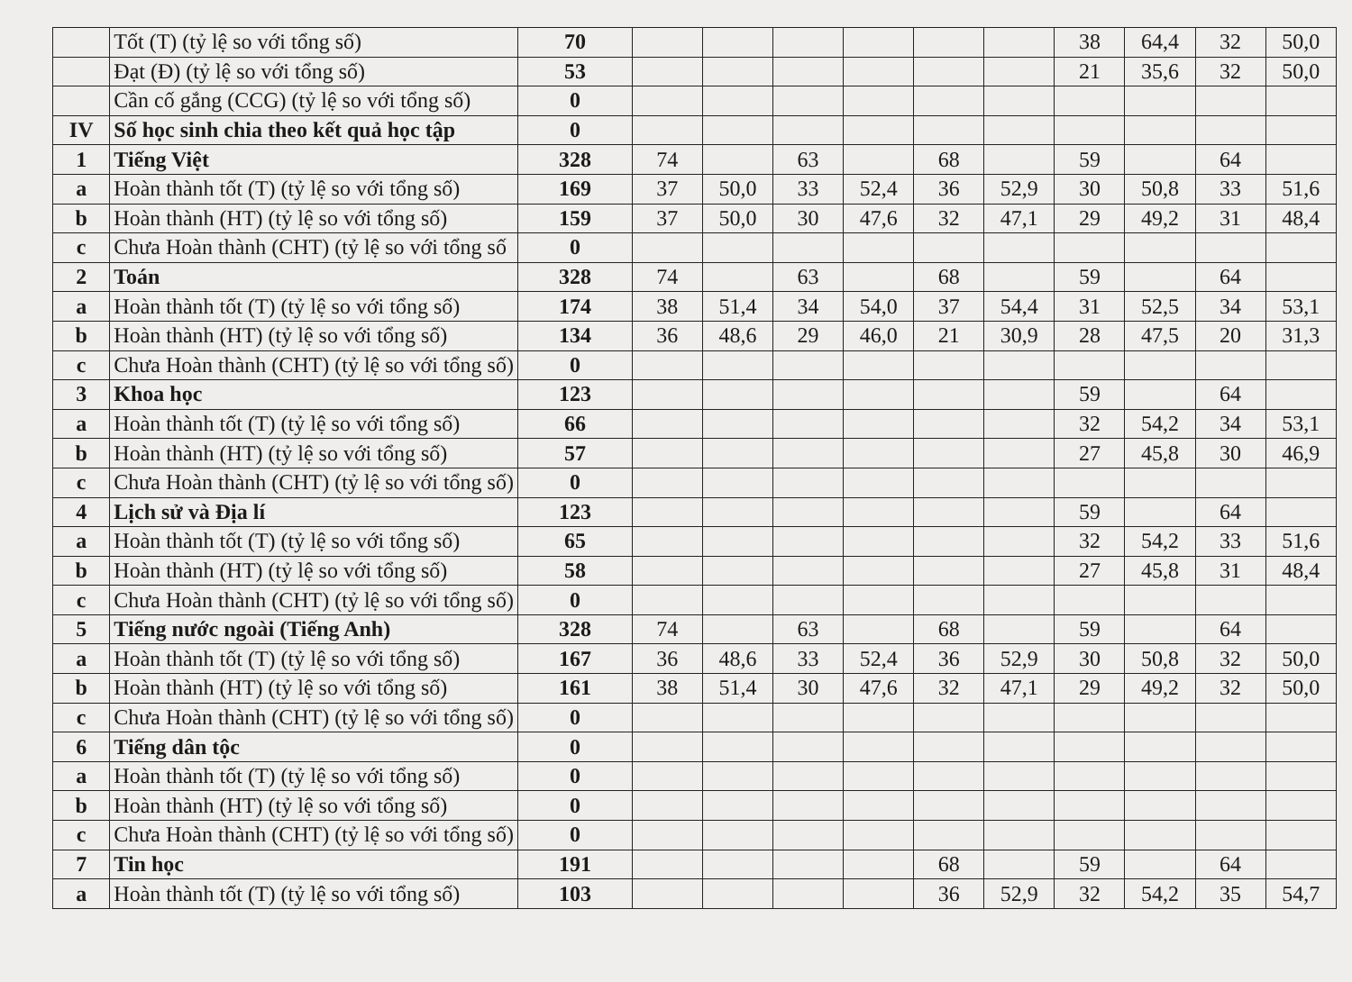| | Tốt (T) (tỷ lệ so với tổng số) | 70 | | | | | | | 38 | 64,4 | 32 | 50,0 |
| | Đạt (Đ) (tỷ lệ so với tổng số) | 53 | | | | | | | 21 | 35,6 | 32 | 50,0 |
| | Cần cố gắng (CCG) (tỷ lệ so với tổng số) | 0 | | | | | | | | | | |
| IV | Số học sinh chia theo kết quả học tập | 0 | | | | | | | | | | |
| 1 | Tiếng Việt | 328 | 74 | | 63 | | 68 | | 59 | | 64 | |
| a | Hoàn thành tốt (T) (tỷ lệ so với tổng số) | 169 | 37 | 50,0 | 33 | 52,4 | 36 | 52,9 | 30 | 50,8 | 33 | 51,6 |
| b | Hoàn thành (HT) (tỷ lệ so với tổng số) | 159 | 37 | 50,0 | 30 | 47,6 | 32 | 47,1 | 29 | 49,2 | 31 | 48,4 |
| c | Chưa Hoàn thành (CHT) (tỷ lệ so với tổng số | 0 | | | | | | | | | | |
| 2 | Toán | 328 | 74 | | 63 | | 68 | | 59 | | 64 | |
| a | Hoàn thành tốt (T) (tỷ lệ so với tổng số) | 174 | 38 | 51,4 | 34 | 54,0 | 37 | 54,4 | 31 | 52,5 | 34 | 53,1 |
| b | Hoàn thành (HT) (tỷ lệ so với tổng số) | 134 | 36 | 48,6 | 29 | 46,0 | 21 | 30,9 | 28 | 47,5 | 20 | 31,3 |
| c | Chưa Hoàn thành (CHT) (tỷ lệ so với tổng số) | 0 | | | | | | | | | | |
| 3 | Khoa học | 123 | | | | | | | 59 | | 64 | |
| a | Hoàn thành tốt (T) (tỷ lệ so với tổng số) | 66 | | | | | | | 32 | 54,2 | 34 | 53,1 |
| b | Hoàn thành (HT) (tỷ lệ so với tổng số) | 57 | | | | | | | 27 | 45,8 | 30 | 46,9 |
| c | Chưa Hoàn thành (CHT) (tỷ lệ so với tổng số) | 0 | | | | | | | | | | |
| 4 | Lịch sử và Địa lí | 123 | | | | | | | 59 | | 64 | |
| a | Hoàn thành tốt (T) (tỷ lệ so với tổng số) | 65 | | | | | | | 32 | 54,2 | 33 | 51,6 |
| b | Hoàn thành (HT) (tỷ lệ so với tổng số) | 58 | | | | | | | 27 | 45,8 | 31 | 48,4 |
| c | Chưa Hoàn thành (CHT) (tỷ lệ so với tổng số) | 0 | | | | | | | | | | |
| 5 | Tiếng nước ngoài (Tiếng Anh) | 328 | 74 | | 63 | | 68 | | 59 | | 64 | |
| a | Hoàn thành tốt (T) (tỷ lệ so với tổng số) | 167 | 36 | 48,6 | 33 | 52,4 | 36 | 52,9 | 30 | 50,8 | 32 | 50,0 |
| b | Hoàn thành (HT) (tỷ lệ so với tổng số) | 161 | 38 | 51,4 | 30 | 47,6 | 32 | 47,1 | 29 | 49,2 | 32 | 50,0 |
| c | Chưa Hoàn thành (CHT) (tỷ lệ so với tổng số) | 0 | | | | | | | | | | |
| 6 | Tiếng dân tộc | 0 | | | | | | | | | | |
| a | Hoàn thành tốt (T) (tỷ lệ so với tổng số) | 0 | | | | | | | | | | |
| b | Hoàn thành (HT) (tỷ lệ so với tổng số) | 0 | | | | | | | | | | |
| c | Chưa Hoàn thành (CHT) (tỷ lệ so với tổng số) | 0 | | | | | | | | | | |
| 7 | Tin học | 191 | | | | | 68 | | 59 | | 64 | |
| a | Hoàn thành tốt (T) (tỷ lệ so với tổng số) | 103 | | | | | 36 | 52,9 | 32 | 54,2 | 35 | 54,7 |